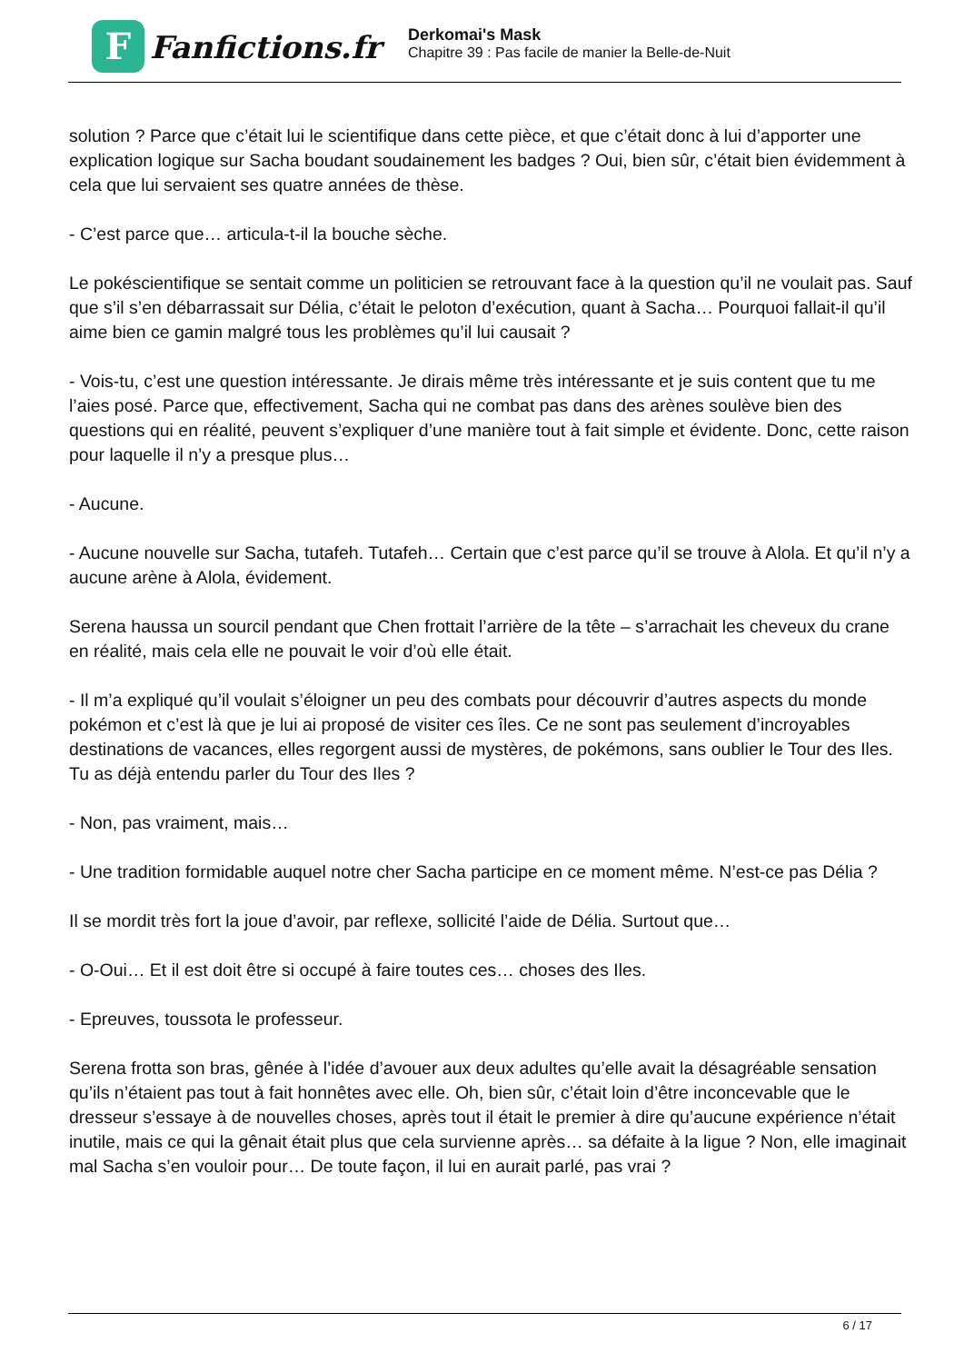F
Fanfictions.fr
Derkomai's Mask
Chapitre 39 : Pas facile de manier la Belle-de-Nuit
solution ? Parce que c’était lui le scientifique dans cette pièce, et que c’était donc à lui d’apporter une explication logique sur Sacha boudant soudainement les badges ? Oui, bien sûr, c’était bien évidemment à cela que lui servaient ses quatre années de thèse.
- C’est parce que… articula-t-il la bouche sèche.
Le pokéscientifique se sentait comme un politicien se retrouvant face à la question qu’il ne voulait pas. Sauf que s’il s’en débarrassait sur Délia, c’était le peloton d’exécution, quant à Sacha… Pourquoi fallait-il qu’il aime bien ce gamin malgré tous les problèmes qu’il lui causait ?
- Vois-tu, c’est une question intéressante. Je dirais même très intéressante et je suis content que tu me l’aies posé. Parce que, effectivement, Sacha qui ne combat pas dans des arènes soulève bien des questions qui en réalité, peuvent s’expliquer d’une manière tout à fait simple et évidente. Donc, cette raison pour laquelle il n’y a presque plus…
- Aucune.
- Aucune nouvelle sur Sacha, tutafeh. Tutafeh… Certain que c’est parce qu’il se trouve à Alola. Et qu’il n’y a aucune arène à Alola, évidement.
Serena haussa un sourcil pendant que Chen frottait l’arrière de la tête – s’arrachait les cheveux du crane en réalité, mais cela elle ne pouvait le voir d’où elle était.
- Il m’a expliqué qu’il voulait s’éloigner un peu des combats pour découvrir d’autres aspects du monde pokémon et c’est là que je lui ai proposé de visiter ces îles. Ce ne sont pas seulement d’incroyables destinations de vacances, elles regorgent aussi de mystères, de pokémons, sans oublier le Tour des Iles. Tu as déjà entendu parler du Tour des Iles ?
- Non, pas vraiment, mais…
- Une tradition formidable auquel notre cher Sacha participe en ce moment même. N’est-ce pas Délia ?
Il se mordit très fort la joue d’avoir, par reflexe, sollicité l’aide de Délia. Surtout que…
- O-Oui… Et il est doit être si occupé à faire toutes ces… choses des Iles.
- Epreuves, toussota le professeur.
Serena frotta son bras, gênée à l’idée d’avouer aux deux adultes qu’elle avait la désagréable sensation qu’ils n’étaient pas tout à fait honnêtes avec elle. Oh, bien sûr, c’était loin d’être inconcevable que le dresseur s’essaye à de nouvelles choses, après tout il était le premier à dire qu’aucune expérience n’était inutile, mais ce qui la gênait était plus que cela survienne après… sa défaite à la ligue ? Non, elle imaginait mal Sacha s’en vouloir pour… De toute façon, il lui en aurait parlé, pas vrai ?
6 / 17